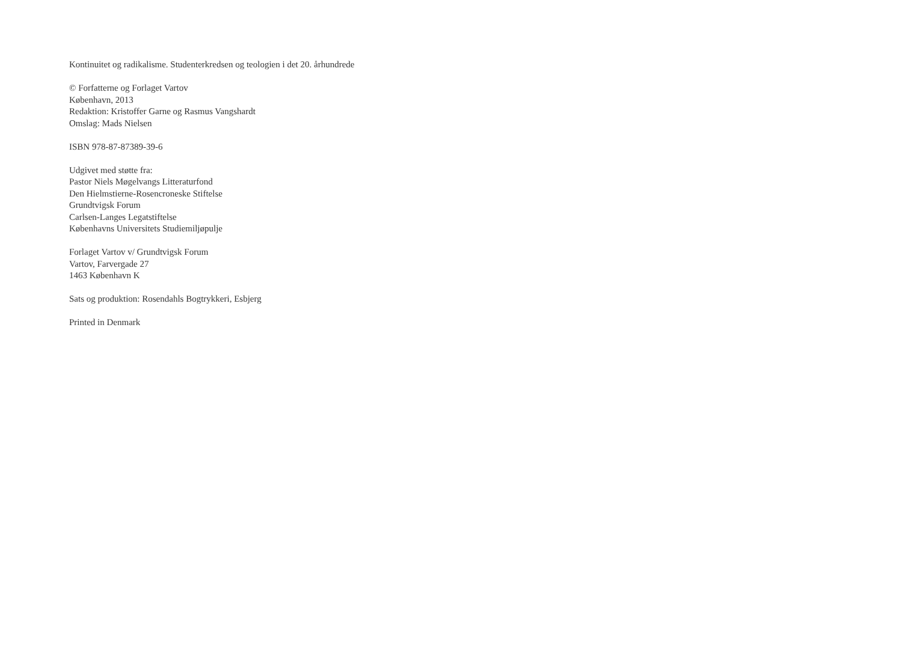Kontinuitet og radikalisme. Studenterkredsen og teologien i det 20. århundrede
© Forfatterne og Forlaget Vartov
København, 2013
Redaktion: Kristoffer Garne og Rasmus Vangshardt
Omslag: Mads Nielsen
ISBN 978-87-87389-39-6
Udgivet med støtte fra:
Pastor Niels Møgelvangs Litteraturfond
Den Hielmstierne-Rosencroneske Stiftelse
Grundtvigsk Forum
Carlsen-Langes Legatstiftelse
Københavns Universitets Studiemiljøpulje
Forlaget Vartov v/ Grundtvigsk Forum
Vartov, Farvergade 27
1463 København K
Sats og produktion: Rosendahls Bogtrykkeri, Esbjerg
Printed in Denmark